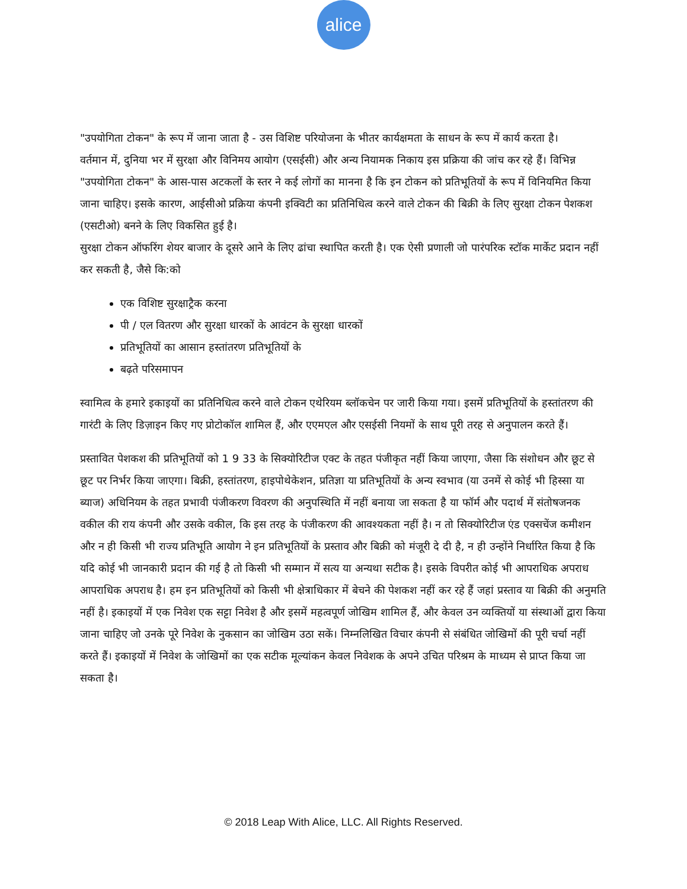alice
"उपयोगिता टोकन" के रूप में जाना जाता है - उस विशिष्ट परियोजना के भीतर कार्यक्षमता के साधन के रूप में कार्य करता है।
वर्तमान में, दुनिया भर में सुरक्षा और विनिमय आयोग (एसईसी) और अन्य नियामक निकाय इस प्रक्रिया की जांच कर रहे हैं। विभिन्न "उपयोगिता टोकन" के आस-पास अटकलों के स्तर ने कई लोगों का मानना है कि इन टोकन को प्रतिभूतियों के रूप में विनियमित किया जाना चाहिए। इसके कारण, आईसीओ प्रक्रिया कंपनी इक्विटी का प्रतिनिधित्व करने वाले टोकन की बिक्री के लिए सुरक्षा टोकन पेशकश (एसटीओ) बनने के लिए विकसित हुई है।
सुरक्षा टोकन ऑफरिंग शेयर बाजार के दूसरे आने के लिए ढांचा स्थापित करती है। एक ऐसी प्रणाली जो पारंपरिक स्टॉक मार्केट प्रदान नहीं कर सकती है, जैसे कि:को
एक विशिष्ट सुरक्षाट्रैक करना
पी / एल वितरण और सुरक्षा धारकों के आवंटन के सुरक्षा धारकों
प्रतिभूतियों का आसान हस्तांतरण प्रतिभूतियों के
बढ़ते परिसमापन
स्वामित्व के हमारे इकाइयों का प्रतिनिधित्व करने वाले टोकन एथेरियम ब्लॉकचेन पर जारी किया गया। इसमें प्रतिभूतियों के हस्तांतरण की गारंटी के लिए डिज़ाइन किए गए प्रोटोकॉल शामिल हैं, और एएमएल और एसईसी नियमों के साथ पूरी तरह से अनुपालन करते हैं।
प्रस्तावित पेशकश की प्रतिभूतियों को 1 9 33 के सिक्योरिटीज एक्ट के तहत पंजीकृत नहीं किया जाएगा, जैसा कि संशोधन और छूट से छूट पर निर्भर किया जाएगा। बिक्री, हस्तांतरण, हाइपोथेकेशन, प्रतिज्ञा या प्रतिभूतियों के अन्य स्वभाव (या उनमें से कोई भी हिस्सा या ब्याज) अधिनियम के तहत प्रभावी पंजीकरण विवरण की अनुपस्थिति में नहीं बनाया जा सकता है या फॉर्म और पदार्थ में संतोषजनक वकील की राय कंपनी और उसके वकील, कि इस तरह के पंजीकरण की आवश्यकता नहीं है। न तो सिक्योरिटीज एंड एक्सचेंज कमीशन और न ही किसी भी राज्य प्रतिभूति आयोग ने इन प्रतिभूतियों के प्रस्ताव और बिक्री को मंजूरी दे दी है, न ही उन्होंने निर्धारित किया है कि यदि कोई भी जानकारी प्रदान की गई है तो किसी भी सम्मान में सत्य या अन्यथा सटीक है। इसके विपरीत कोई भी आपराधिक अपराध आपराधिक अपराध है। हम इन प्रतिभूतियों को किसी भी क्षेत्राधिकार में बेचने की पेशकश नहीं कर रहे हैं जहां प्रस्ताव या बिक्री की अनुमति नहीं है। इकाइयों में एक निवेश एक सट्टा निवेश है और इसमें महत्वपूर्ण जोखिम शामिल हैं, और केवल उन व्यक्तियों या संस्थाओं द्वारा किया जाना चाहिए जो उनके पूरे निवेश के नुकसान का जोखिम उठा सकें। निम्नलिखित विचार कंपनी से संबंधित जोखिमों की पूरी चर्चा नहीं करते हैं। इकाइयों में निवेश के जोखिमों का एक सटीक मूल्यांकन केवल निवेशक के अपने उचित परिश्रम के माध्यम से प्राप्त किया जा सकता है।
© 2018 Leap With Alice, LLC. All Rights Reserved.